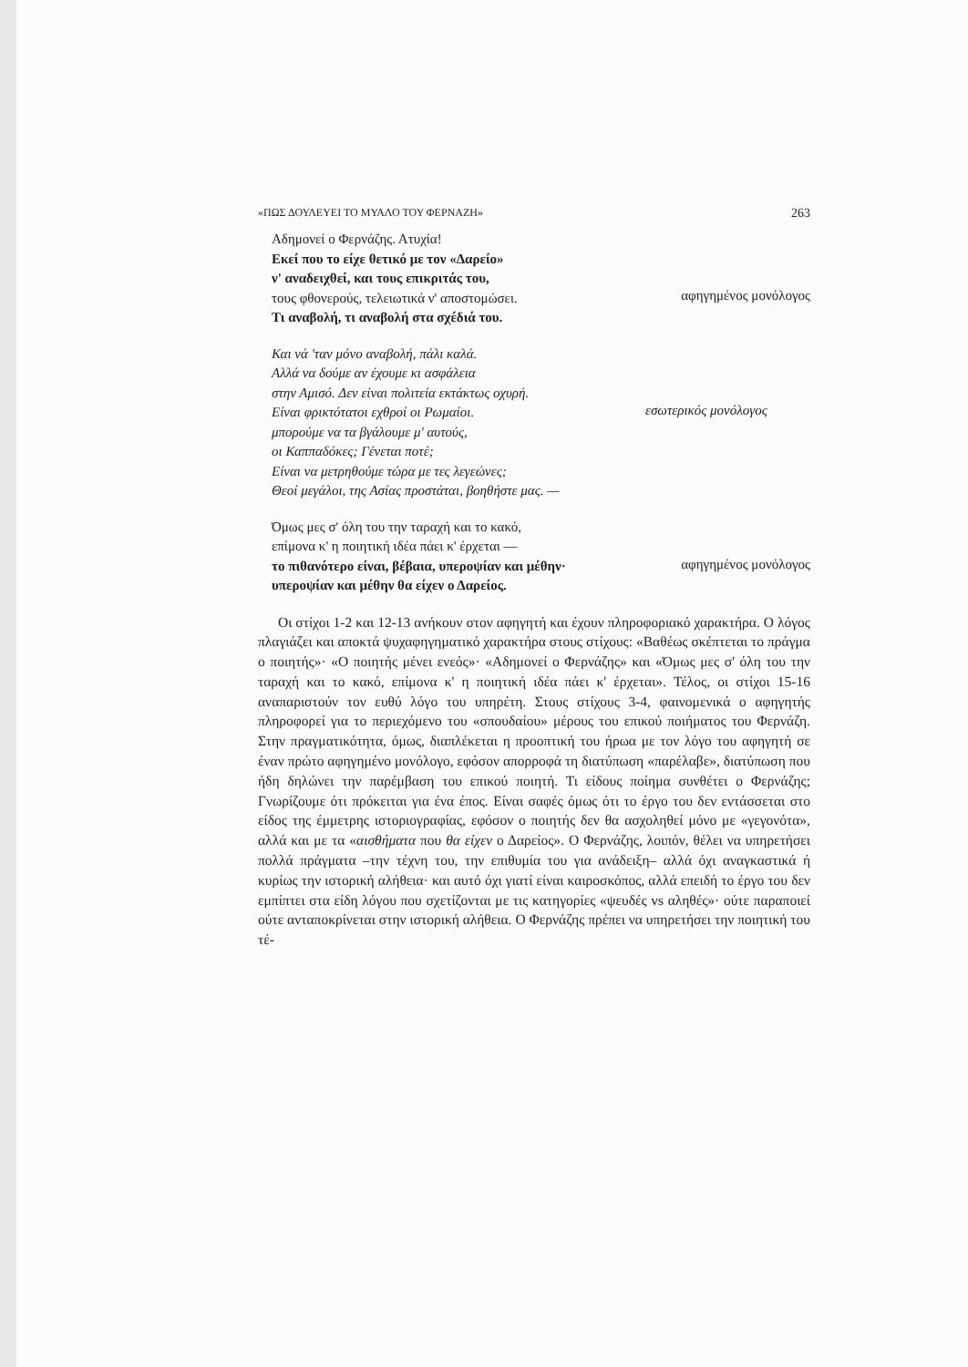«ΠΩΣ ΔΟΥΛΕΥΕΙ ΤΟ ΜΥΑΛΟ ΤΟΥ ΦΕΡΝΑΖΗ» 263
Αδημονεί ο Φερνάζης. Ατυχία!
Εκεί που το είχε θετικό με τον «Δαρείο»
ν' αναδειχθεί, και τους επικριτάς του,
τους φθονερούς, τελειωτικά ν' αποστομώσει.
Τι αναβολή, τι αναβολή στα σχέδιά του.
αφηγημένος μονόλογος
Και νά 'ταν μόνο αναβολή, πάλι καλά.
Αλλά να δούμε αν έχουμε κι ασφάλεια
στην Αμισό. Δεν είναι πολιτεία εκτάκτως οχυρή.
Είναι φρικτότατοι εχθροί οι Ρωμαίοι.
μπορούμε να τα βγάλουμε μ' αυτούς,
οι Καππαδόκες; Γένεται ποτέ;
Είναι να μετρηθούμε τώρα με τες λεγεώνες;
Θεοί μεγάλοι, της Ασίας προστάται, βοηθήστε μας. —
εσωτερικός μονόλογος
Όμως μες σ' όλη του την ταραχή και το κακό,
επίμονα κ' η ποιητική ιδέα πάει κ' έρχεται —
το πιθανότερο είναι, βέβαια, υπεροψίαν και μέθην·
υπεροψίαν και μέθην θα είχεν ο Δαρείος.
αφηγημένος μονόλογος
Οι στίχοι 1-2 και 12-13 ανήκουν στον αφηγητή και έχουν πληροφοριακό χαρακτήρα. Ο λόγος πλαγιάζει και αποκτά ψυχαφηγηματικό χαρακτήρα στους στίχους: «Βαθέως σκέπτεται το πράγμα ο ποιητής»· «Ο ποιητής μένει ενεός»· «Αδημονεί ο Φερνάζης» και «Όμως μες σ' όλη του την ταραχή και το κακό, επίμονα κ' η ποιητική ιδέα πάει κ' έρχεται». Τέλος, οι στίχοι 15-16 αναπαριστούν τον ευθύ λόγο του υπηρέτη. Στους στίχους 3-4, φαινομενικά ο αφηγητής πληροφορεί για το περιεχόμενο του «σπουδαίου» μέρους του επικού ποιήματος του Φερνάζη. Στην πραγματικότητα, όμως, διαπλέκεται η προοπτική του ήρωα με τον λόγο του αφηγητή σε έναν πρώτο αφηγημένο μονόλογο, εφόσον απορροφά τη διατύπωση «παρέλαβε», διατύπωση που ήδη δηλώνει την παρέμβαση του επικού ποιητή. Τι είδους ποίημα συνθέτει ο Φερνάζης; Γνωρίζουμε ότι πρόκειται για ένα έπος. Είναι σαφές όμως ότι το έργο του δεν εντάσσεται στο είδος της έμμετρης ιστοριογραφίας, εφόσον ο ποιητής δεν θα ασχοληθεί μόνο με «γεγονότα», αλλά και με τα «αισθήματα που θα είχεν ο Δαρείος». Ο Φερνάζης, λοιπόν, θέλει να υπηρετήσει πολλά πράγματα –την τέχνη του, την επιθυμία του για ανάδειξη– αλλά όχι αναγκαστικά ή κυρίως την ιστορική αλήθεια· και αυτό όχι γιατί είναι καιροσκόπος, αλλά επειδή το έργο του δεν εμπίπτει στα είδη λόγου που σχετίζονται με τις κατηγορίες «ψευδές vs αληθές»· ούτε παραποιεί ούτε ανταποκρίνεται στην ιστορική αλήθεια. Ο Φερνάζης πρέπει να υπηρετήσει την ποιητική του τέ-